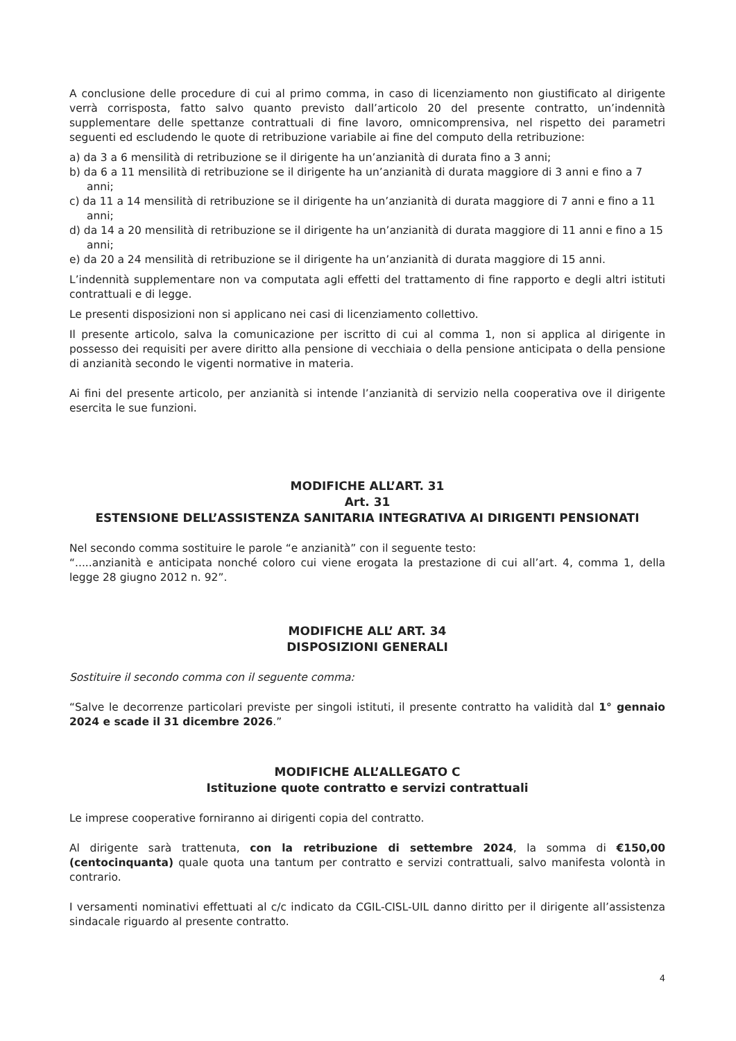A conclusione delle procedure di cui al primo comma, in caso di licenziamento non giustificato al dirigente verrà corrisposta, fatto salvo quanto previsto dall’articolo 20 del presente contratto, un’indennità supplementare delle spettanze contrattuali di fine lavoro, omnicomprensiva, nel rispetto dei parametri seguenti ed escludendo le quote di retribuzione variabile ai fine del computo della retribuzione:
a) da 3 a 6 mensilità di retribuzione se il dirigente ha un’anzianità di durata fino a 3 anni;
b) da 6 a 11 mensilità di retribuzione se il dirigente ha un’anzianità di durata maggiore di 3 anni e fino a 7 anni;
c) da 11 a 14 mensilità di retribuzione se il dirigente ha un’anzianità di durata maggiore di 7 anni e fino a 11 anni;
d) da 14 a 20 mensilità di retribuzione se il dirigente ha un’anzianità di durata maggiore di 11 anni e fino a 15 anni;
e) da 20 a 24 mensilità di retribuzione se il dirigente ha un’anzianità di durata maggiore di 15 anni.
L’indennità supplementare non va computata agli effetti del trattamento di fine rapporto e degli altri istituti contrattuali e di legge.
Le presenti disposizioni non si applicano nei casi di licenziamento collettivo.
Il presente articolo, salva la comunicazione per iscritto di cui al comma 1, non si applica al dirigente in possesso dei requisiti per avere diritto alla pensione di vecchiaia o della pensione anticipata o della pensione di anzianità secondo le vigenti normative in materia.
Ai fini del presente articolo, per anzianità si intende l’anzianità di servizio nella cooperativa ove il dirigente esercita le sue funzioni.
MODIFICHE ALL’ART. 31
Art. 31
ESTENSIONE DELL’ASSISTENZA SANITARIA INTEGRATIVA AI DIRIGENTI PENSIONATI
Nel secondo comma sostituire le parole “e anzianità” con il seguente testo:
“.....anzianità e anticipata nonché coloro cui viene erogata la prestazione di cui all’art. 4, comma 1, della legge 28 giugno 2012 n. 92”.
MODIFICHE ALL’ ART. 34
DISPOSIZIONI GENERALI
Sostituire il secondo comma con il seguente comma:
“Salve le decorrenze particolari previste per singoli istituti, il presente contratto ha validità dal 1° gennaio 2024 e scade il 31 dicembre 2026.”
MODIFICHE ALL’ALLEGATO C
Istituzione quote contratto e servizi contrattuali
Le imprese cooperative forniranno ai dirigenti copia del contratto.
Al dirigente sarà trattenuta, con la retribuzione di settembre 2024, la somma di €150,00 (centocinquanta) quale quota una tantum per contratto e servizi contrattuali, salvo manifesta volontà in contrario.
I versamenti nominativi effettuati al c/c indicato da CGIL-CISL-UIL danno diritto per il dirigente all’assistenza sindacale riguardo al presente contratto.
4